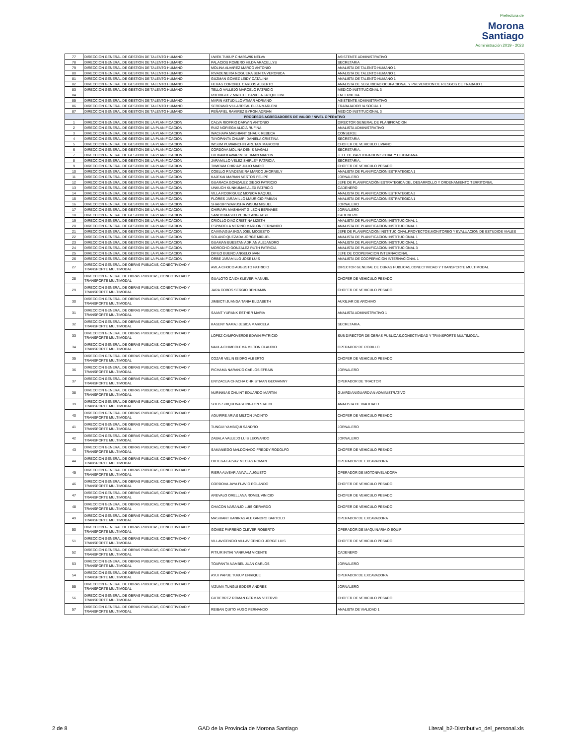Prefectura de
Morona
Santiago
Administración 2019 - 2023
| 77 | DIRECCION GENERAL DE GESTION DE TALENTO HUMANO | UWEK TUKUP CHAPAWIK NELVA | ASISTENTE ADMINISTRATIVO |
| 78 | DIRECCION GENERAL DE GESTION DE TALENTO HUMANO | PALACIOS ROMERO HILDA ARACELLYS | SECRETARIA |
| 79 | DIRECCION GENERAL DE GESTION DE TALENTO HUMANO | MOLINA ALVAREZ MARCO ANTONIO | ANALISTA DE TALENTO HUMANO 1 |
| 80 | DIRECCION GENERAL DE GESTION DE TALENTO HUMANO | RIVADENEIRA NOGUERA BENITA VERONICA | ANALISTA DE TALENTO HUMANO 1 |
| 81 | DIRECCION GENERAL DE GESTION DE TALENTO HUMANO | GUZMAN GOMEZ LEIDY CATALINA | ANALISTA DE TALENTO HUMANO 1 |
| 82 | DIRECCION GENERAL DE GESTION DE TALENTO HUMANO | HERAS CORONEL CARLOS ALBERTO | ANALISTA DE SEGURIDAD OCUPACIONAL Y PREVENCION DE RIESGOS DE TRABAJO 1 |
| 83 | DIRECCION GENERAL DE GESTION DE TALENTO HUMANO | TELLO VALLEJO MARCELO PATRICIO | MEDICO INSTITUCIONAL 3 |
| 84 | | RODRIGUEZ MATUTE DANIELA JACQUELINE | ENFERMERA |
| 85 | DIRECCION GENERAL DE GESTION DE TALENTO HUMANO | MARIN ASTUDILLO ATMAR ADRIANO | ASISTENTE ADMINISTRATIVO |
| 86 | DIRECCION GENERAL DE GESTION DE TALENTO HUMANO | SERRANO VILLARREAL ELIZA MARLENI | TRABAJADOR /A SOCIAL 1 |
| 87 | DIRECCION GENERAL DE GESTION DE TALENTO HUMANO | PEÑAFIEL RAMIREZ BYRON ADRIAN | MEDICO INSTITUCIONAL 3 |
| PROCESOS AGREGADORES DE VALOR / NIVEL OPERATIVO | | | |
| 1 | DIRECCION GENERAL DE GESTION DE LA PLANIFICACION | CALVA RIOFRIO DARWIN ANTONIO | DIRECTOR GENERAL DE PLANIFICACION |
| 2 | DIRECCION GENERAL DE GESTION DE LA PLANIFICACION | RUIZ NORIEGA ALICIA RUFINA | ANALISTA ADMINISTRATIVO |
| 3 | DIRECCION GENERAL DE GESTION DE LA PLANIFICACION | WACHAPA MASHIANT SHAUK REBECA | CONSERJE |
| 4 | DIRECCION GENERAL DE GESTION DE LA PLANIFICACION | TAYOPANTA CHUMPI DANIELA CRISTINA | SECRETARIA |
| 5 | DIRECCION GENERAL DE GESTION DE LA PLANIFICACION | WISUM PUWAINCHIR ARUTAM MARCONI | CHOFER DE VEHICULO LIVIANO |
| 6 | DIRECCION GENERAL DE GESTION DE LA PLANIFICACION | CORDOVA MOLINA DENIS MAGALI | SECRETARIA. |
| 7 | DIRECCION GENERAL DE GESTION DE LA PLANIFICACION | UJUKAM KAWARIM GERMAN MARTIN | JEFE DE PARTICIPACION SOCIAL Y CIUDADANA |
| 8 | DIRECCION GENERAL DE GESTION DE LA PLANIFICACION | JARAMILLO VELEZ SHIRLEY PATRICIA | SECRETARIA. |
| 9 | DIRECCION GENERAL DE GESTION DE LA PLANIFICACION | TIWIRAM CHIRIAP JULIO MARIO | CHOFER DE VEHICULO PESADO |
| 10 | DIRECCION GENERAL DE GESTION DE LA PLANIFICACION | COELLO RIVADENEIRA MARCO JHORNELY | ANALISTA DE PLANIFICACION ESTRATEGICA 1 |
| 11 | DIRECCION GENERAL DE GESTION DE LA PLANIFICACION | KAJEKAI MARIAN NESTOR FELIPE | JORNALERO |
| 12 | DIRECCION GENERAL DE GESTION DE LA PLANIFICACION | GUARACA GONZALEZ DIEGO PATRICIO | JEFE DE PLANIFICACIÓN ESTRATEGICA DEL DESARROLLO Y ORDENAMIENTO TERRITORIAL |
| 13 | DIRECCION GENERAL DE GESTION DE LA PLANIFICACION | UNKUCH KUNKUMAS ALEX PATRICIO | CADENERO |
| 14 | DIRECCION GENERAL DE GESTION DE LA PLANIFICACION | VILLA RODRIGUEZ MONICA RAQUEL | ANALISTA DE PLANIFICACION ESTRATEGICA 2 |
| 15 | DIRECCION GENERAL DE GESTION DE LA PLANIFICACION | FLORES JARAMILLO MAURICIO FABIAN | ANALISTA DE PLANIFICACION ESTRATEGICA 1 |
| 16 | DIRECCION GENERAL DE GESTION DE LA PLANIFICACION | SHARUPI WARUSHA WISUM MIGUEL | JORNALERO |
| 17 | DIRECCION GENERAL DE GESTION DE LA PLANIFICACION | CHIRIAPA MASHIANT GILSON BERNABE | JORNALERO |
| 18 | DIRECCION GENERAL DE GESTION DE LA PLANIFICACION | SANDO MASHU PEDRO ANGUASH | CADENERO |
| 19 | DIRECCION GENERAL DE GESTION DE LA PLANIFICACION | CRIOLLO DIAZ CRISTINA LIZETH | ANALISTA DE PLANIFICACION INSTITUCIONAL 1 |
| 20 | DIRECCION GENERAL DE GESTION DE LA PLANIFICACION | ESPINDOLA MERINO MARLON FERNANDO | ANALISTA DE PLANIFICACION INSTITUCIONAL 1 |
| 21 | DIRECCION GENERAL DE GESTION DE LA PLANIFICACION | CAIVINAGUA INGA JOEL MODESTO | JEFE DE PLANIFICACION INSTITUCIONAL,PROYECTOS,MONITOREO Y EVALUACION DE ESTUDIOS VIALES |
| 22 | DIRECCION GENERAL DE GESTION DE LA PLANIFICACION | SOLANO QUEZADA JORGE MIGUEL | ANALISTA DE PLANIFICACION INSTITUCIONAL 1 |
| 23 | DIRECCION GENERAL DE GESTION DE LA PLANIFICACION | GUAMAN BUESTAN ADRIAN ALEJANDRO | ANALISTA DE PLANIFICACION INSTITUCIONAL 1 |
| 24 | DIRECCION GENERAL DE GESTION DE LA PLANIFICACION | MOROCHO GONZALEZ RUTH PATRICIA | ANALISTA DE PLANIFICACION INSTITUCIONAL 3 |
| 25 | DIRECCION GENERAL DE GESTION DE LA PLANIFICACION | DIFILO BUENO ANGELO IVAN | JEFE DE COOPERACION INTERNACIONAL |
| 26 | DIRECCION GENERAL DE GESTION DE LA PLANIFICACION | ORBE JARAMILLO JOSE LUIS | ANALISTA DE COOPERACION INTERNACIONAL 1 |
| 27 | DIRECCION GENERAL DE OBRAS PUBLICAS, CONECTIVIDAD Y TRANSPORTE MULTIMODAL | AVILA CHOCO AUGUSTO PATRICIO | DIRECTOR GENERAL DE OBRAS PUBLICAS,CONECTIVIDAD Y TRANSPORTE MULTIMODAL |
| 28 | DIRECCION GENERAL DE OBRAS PUBLICAS, CONECTIVIDAD Y TRANSPORTE MULTIMODAL | GUALOTO CAIZA KLEVER MANUEL | CHOFER DE VEHICULO PESADO |
| 29 | DIRECCION GENERAL DE OBRAS PUBLICAS, CONECTIVIDAD Y TRANSPORTE MULTIMODAL | JARA COBOS SERGIO BENJAMIN | CHOFER DE VEHICULO PESADO |
| 30 | DIRECCION GENERAL DE OBRAS PUBLICAS, CONECTIVIDAD Y TRANSPORTE MULTIMODAL | JIMBICTI JUANGA TANIA ELIZABETH | AUXILIAR DE ARCHIVO |
| 31 | DIRECCION GENERAL DE OBRAS PUBLICAS, CONECTIVIDAD Y TRANSPORTE MULTIMODAL | SAANT YURANK ESTHER MARIA | ANALISTA ADMINISTRATIVO 1 |
| 32 | DIRECCION GENERAL DE OBRAS PUBLICAS, CONECTIVIDAD Y TRANSPORTE MULTIMODAL | KASENT NAMAJ JESICA MARICELA | SECRETARIA. |
| 33 | DIRECCION GENERAL DE OBRAS PUBLICAS, CONECTIVIDAD Y TRANSPORTE MULTIMODAL | LOPEZ CAMPOVERDE EDWIN PATRICIO | SUB DIRECTOR DE OBRAS PUBLICAS,CONECTIVIDAD Y TRANSPORTE MULTIMODAL |
| 34 | DIRECCION GENERAL DE OBRAS PUBLICAS, CONECTIVIDAD Y TRANSPORTE MULTIMODAL | NAULA CHIMBOLEMA MILTON CLAUDIO | OPERADOR DE RODILLO |
| 35 | DIRECCION GENERAL DE OBRAS PUBLICAS, CONECTIVIDAD Y TRANSPORTE MULTIMODAL | COZAR VELIN ISIDRO ALBERTO | CHOFER DE VEHICULO PESADO |
| 36 | DIRECCION GENERAL DE OBRAS PUBLICAS, CONECTIVIDAD Y TRANSPORTE MULTIMODAL | PICHAMA NARANJO CARLOS EFRAIN | JORNALERO |
| 37 | DIRECCION GENERAL DE OBRAS PUBLICAS, CONECTIVIDAD Y TRANSPORTE MULTIMODAL | ENTZACUA CHACHA CHRISTIAAN GEOVANNY | OPERADOR DE TRACTOR |
| 38 | DIRECCION GENERAL DE OBRAS PUBLICAS, CONECTIVIDAD Y TRANSPORTE MULTIMODAL | NURINKIAS CHUINT EDUARDO MARTIN | GUARDIAN/GUARDIAN ADMINISTRATIVO |
| 39 | DIRECCION GENERAL DE OBRAS PUBLICAS, CONECTIVIDAD Y TRANSPORTE MULTIMODAL | SOLIS SHIQUI WASHINGTON STALIN | ANALISTA DE VIALIDAD 1 |
| 40 | DIRECCION GENERAL DE OBRAS PUBLICAS, CONECTIVIDAD Y TRANSPORTE MULTIMODAL | AGUIRRE ARIAS MILTON JACINTO | CHOFER DE VEHICULO PESADO |
| 41 | DIRECCION GENERAL DE OBRAS PUBLICAS, CONECTIVIDAD Y TRANSPORTE MULTIMODAL | TUNGUI YAMBIQUI SANDRO | JORNALERO |
| 42 | DIRECCION GENERAL DE OBRAS PUBLICAS, CONECTIVIDAD Y TRANSPORTE MULTIMODAL | ZABALA VALLEJO LUIS LEONARDO | JORNALERO |
| 43 | DIRECCION GENERAL DE OBRAS PUBLICAS, CONECTIVIDAD Y TRANSPORTE MULTIMODAL | SAMANIEGO MALDONADO FREDDY RODOLFO | CHOFER DE VEHICULO PESADO |
| 44 | DIRECCION GENERAL DE OBRAS PUBLICAS, CONECTIVIDAD Y TRANSPORTE MULTIMODAL | ORTEGA LALVAY MECIAS ROMAN | OPERADOR DE EXCAVADORA |
| 45 | DIRECCION GENERAL DE OBRAS PUBLICAS, CONECTIVIDAD Y TRANSPORTE MULTIMODAL | RIERA ALVEAR ANIVAL AUGUSTO | OPERADOR DE MOTONIVELADORA |
| 46 | DIRECCION GENERAL DE OBRAS PUBLICAS, CONECTIVIDAD Y TRANSPORTE MULTIMODAL | CORDOVA JAYA FLAVIO ROLANDO | CHOFER DE VEHICULO PESADO |
| 47 | DIRECCION GENERAL DE OBRAS PUBLICAS, CONECTIVIDAD Y TRANSPORTE MULTIMODAL | AREVALO ORELLANA ROMEL VINICIO | CHOFER DE VEHICULO PESADO |
| 48 | DIRECCION GENERAL DE OBRAS PUBLICAS, CONECTIVIDAD Y TRANSPORTE MULTIMODAL | CHACON NARANJO LUIS GERARDO | CHOFER DE VEHICULO PESADO |
| 49 | DIRECCION GENERAL DE OBRAS PUBLICAS, CONECTIVIDAD Y TRANSPORTE MULTIMODAL | MASHIANT KANIRAS ALEXANDRO BARTOLO | OPERADOR DE EXCAVADORA |
| 50 | DIRECCION GENERAL DE OBRAS PUBLICAS, CONECTIVIDAD Y TRANSPORTE MULTIMODAL | GOMEZ PARREÑO CLEVER ROBERTO | OPERADOR DE MAQUINARIA O EQUIP |
| 51 | DIRECCION GENERAL DE OBRAS PUBLICAS, CONECTIVIDAD Y TRANSPORTE MULTIMODAL | VILLAVICENCIO VILLAVICENCIO JORGE LUIS | CHOFER DE VEHICULO PESADO |
| 52 | DIRECCION GENERAL DE OBRAS PUBLICAS, CONECTIVIDAD Y TRANSPORTE MULTIMODAL | PITIUR INTIAI YANKUAM VICENTE | CADENERO |
| 53 | DIRECCION GENERAL DE OBRAS PUBLICAS, CONECTIVIDAD Y TRANSPORTE MULTIMODAL | TOAPANTA NAMBEL JUAN CARLOS | JORNALERO |
| 54 | DIRECCION GENERAL DE OBRAS PUBLICAS, CONECTIVIDAD Y TRANSPORTE MULTIMODAL | AYUI PAPUE TUKUP ENRIQUE | OPERADOR DE EXCAVADORA |
| 55 | DIRECCION GENERAL DE OBRAS PUBLICAS, CONECTIVIDAD Y TRANSPORTE MULTIMODAL | VIZUMA TUNGUI EDDER ANDRES | JORNALERO |
| 56 | DIRECCION GENERAL DE OBRAS PUBLICAS, CONECTIVIDAD Y TRANSPORTE MULTIMODAL | GUTIERREZ ROMAN GERMAN VITERVO | CHOFER DE VEHICULO PESADO |
| 57 | DIRECCION GENERAL DE OBRAS PUBLICAS, CONECTIVIDAD Y TRANSPORTE MULTIMODAL | REIBAN QUITO HUGO FERNANDO | ANALISTA DE VIALIDAD 1 |
2 de 8 GAD de la Provincia de Morona Santiago Literal_b2-Distributivo_del_personal.xls